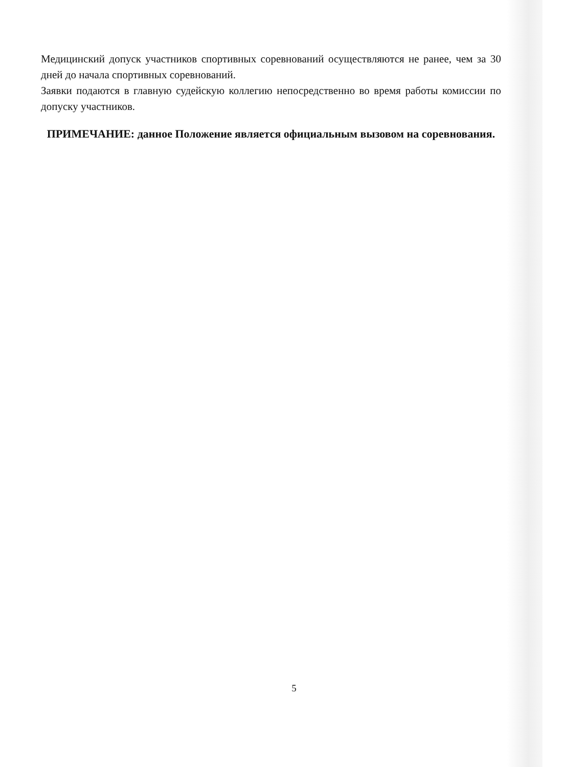Медицинский допуск участников спортивных соревнований осуществляются не ранее, чем за 30 дней до начала спортивных соревнований.
Заявки подаются в главную судейскую коллегию непосредственно во время работы комиссии по допуску участников.
ПРИМЕЧАНИЕ: данное Положение является официальным вызовом на соревнования.
5